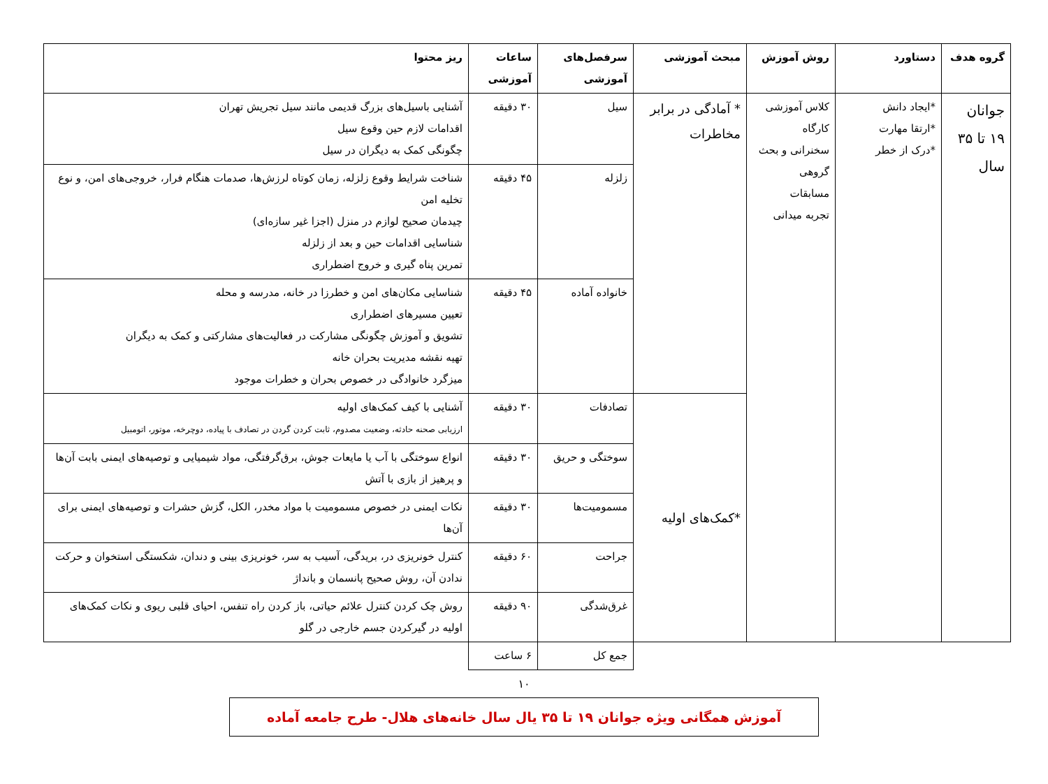| گروه هدف | دستاورد | روش آموزش | مبحث آموزشی | سرفصل‌های آموزشی | ساعات آموزشی | ریز محتوا |
| --- | --- | --- | --- | --- | --- | --- |
| جوانان ۱۹ تا ۳۵ سال | *ایجاد دانش *ارتقا مهارت *درک از خطر | کلاس آموزشی کارگاه سخنرانی و بحث گروهی مسابقات تجربه میدانی | * آمادگی در برابر مخاطرات | سیل | ۳۰ دقیقه | آشنایی باسیل‌های بزرگ قدیمی مانند سیل تجریش تهران اقدامات لازم حین وقوع سیل چگونگی کمک به دیگران در سیل |
| | | | | زلزله | ۴۵ دقیقه | شناخت شرایط وقوع زلزله، زمان کوتاه لرزش‌ها، صدمات هنگام فرار، خروجی‌های امن، و نوع تخلیه امن چیدمان صحیح لوازم در منزل (اجزا غیر سازه‌ای) شناسایی اقدامات حین و بعد از زلزله تمرین پناه گیری و خروج اضطراری |
| | | | | خانواده آماده | ۴۵ دقیقه | شناسایی مکان‌های امن و خطرزا در خانه، مدرسه و محله تعیین مسیرهای اضطراری تشویق و آموزش چگونگی مشارکت در فعالیت‌های مشارکتی و کمک به دیگران تهیه نقشه مدیریت بحران خانه میزگرد خانوادگی در خصوص بحران و خطرات موجود |
| | | | *کمک‌های اولیه | تصادفات | ۳۰ دقیقه | آشنایی با کیف کمک‌های اولیه ارزیابی صحنه حادثه، وضعیت مصدوم، ثابت کردن گردن در تصادف با پیاده، دوچرخه، موتور، اتومبیل |
| | | | | سوختگی و حریق | ۳۰ دقیقه | انواع سوختگی با آب یا مایعات جوش، برق‌گرفتگی، مواد شیمیایی و توصیه‌های ایمنی بابت آن‌ها و پرهیز از بازی با آتش |
| | | | | مسمومیت‌ها | ۳۰ دقیقه | نکات ایمنی در خصوص مسمومیت با مواد مخدر، الکل، گزش حشرات و توصیه‌های ایمنی برای آن‌ها |
| | | | | جراحت | ۶۰ دقیقه | کنترل خونریزی در، بریدگی، آسیب به سر، خونریزی بینی و دندان، شکستگی استخوان و حرکت ندادن آن، روش صحیح پانسمان و بانداژ |
| | | | | غرق‌شدگی | ۹۰ دقیقه | روش چک کردن کنترل علائم حیاتی، باز کردن راه تنفس، احیای قلبی ریوی و نکات کمک‌های اولیه در گیرکردن جسم خارجی در گلو |
| | | | | جمع کل | ۶ ساعت | |
۱۰
آموزش همگانی ویژه جوانان ۱۹ تا ۳۵ یال سال خانه‌های هلال- طرح جامعه آماده